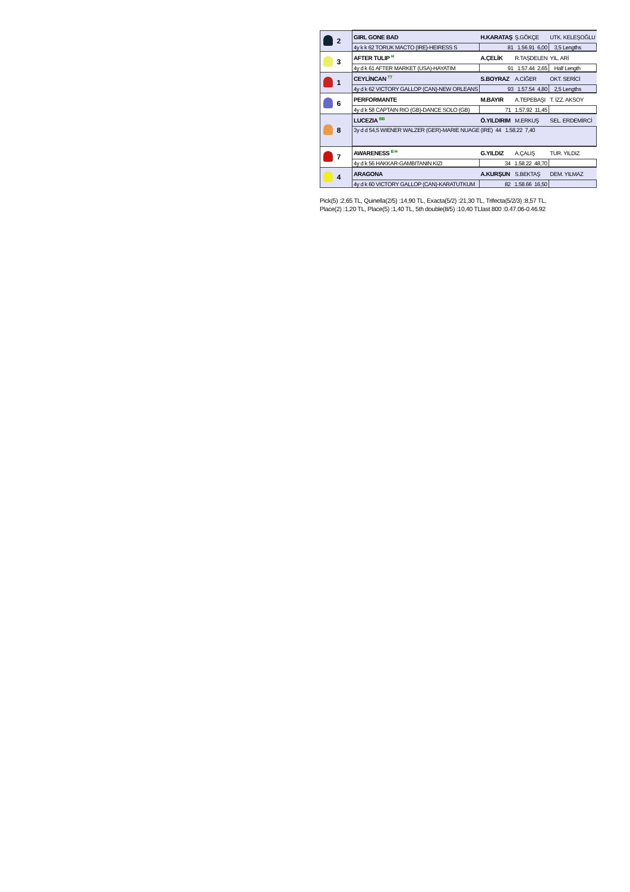| | 2 | GIRL GONE BAD | H.KARATAŞ | Ş.GÖKÇE | UTK. KELEŞOĞLU |
| | | 4y k k 62 TORUK MACTO (IRE)-HEIRESS S | 81 1.56.91 6,00 | | 3,5 Lengths |
| | 3 | AFTER TULIP <sup>H</sup> | A.ÇELİK | R.TAŞDELEN | YIL. ARİ |
| | | 4y d k 61 AFTER MARKET (USA)-HAYATIM | 91 1.57.44 2,65 | | Half Length |
| | 1 | CEYLİNCAN <sup>TT</sup> | S.BOYRAZ | A.CİĞER | OKT. SERİCİ |
| | | 4y d k 62 VICTORY GALLOP (CAN)-NEW ORLEANS | 93 1.57.54 4,80 | | 2,5 Lengths |
| | 6 | PERFORMANTE | M.BAYIR | A.TEPEBAŞI | T. İZZ. AKSOY |
| | | 4y d k 58 CAPTAIN RIO (GB)-DANCE SOLO (GB) | 71 1.57.92 11,45 | | |
| | 8 | LUCEZIA <sup>BB</sup> | Ö.YILDIRIM | M.ERKUŞ | SEL. ERDEMİRCİ |
| | | 3y d d 54,5 WIENER WALZER (GER)-MARIE NUAGE (IRE) 44 1.58.22 7,40 | | | |
| | 7 | AWARENESS <sup>B H</sup> | G.YILDIZ | A.ÇALIŞ | TUR. YILDIZ |
| | | 4y d k 56 HAKKAR-GAMBITANIN KIZI | 34 1.58.22 48,70 | | |
| | 4 | ARAGONA | A.KURŞUN | S.BEKTAŞ | DEM. YILMAZ |
| | | 4y d k 60 VICTORY GALLOP (CAN)-KARATUTKUM | 82 1.58.66 16,50 | | |
Pick(5) :2,65 TL, Quinella(2/5) :14,90 TL, Exacta(5/2) :21,30 TL, Trifecta(5/2/3) :8,57 TL,
Place(2) :1,20 TL, Place(5) :1,40 TL, 5th double(8/5) :10,40 TLlast 800 :0.47.06-0.46.92